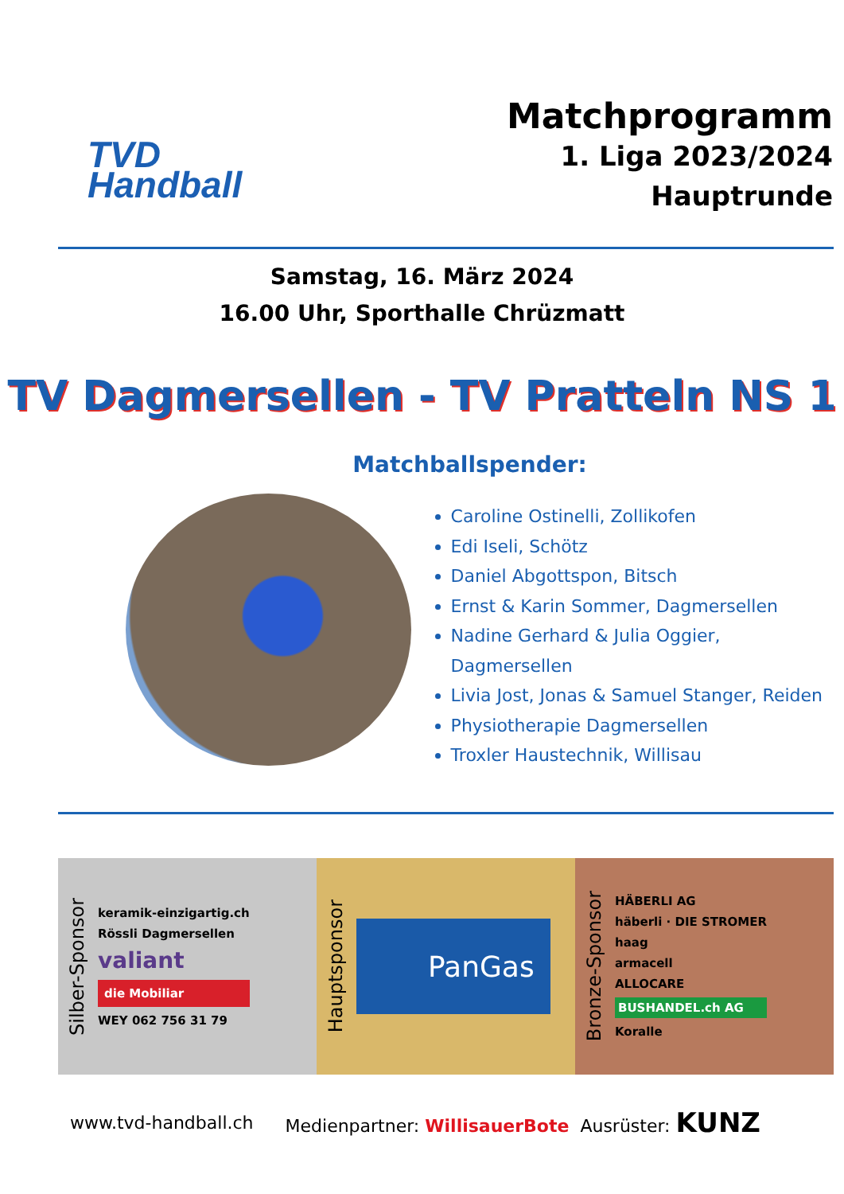TVD
Handball
Matchprogramm
1. Liga 2023/2024
Hauptrunde
Samstag, 16. März 2024
16.00 Uhr, Sporthalle Chrüzmatt
TV Dagmersellen - TV Pratteln NS 1
Matchballspender:
Caroline Ostinelli, Zollikofen
Edi Iseli, Schötz
Daniel Abgottspon, Bitsch
Ernst & Karin Sommer, Dagmersellen
Nadine Gerhard & Julia Oggier, Dagmersellen
Livia Jost, Jonas & Samuel Stanger, Reiden
Physiotherapie Dagmersellen
Troxler Haustechnik, Willisau
Silber-Sponsor
keramik-einzigartig.ch
Rössli Dagmersellen
valiant
die Mobiliar
WEY 062 756 31 79
Hauptsponsor
PanGas
Bronze-Sponsor
HÄBERLI AG
häberli · DIE STROMER
haag
armacell
ALLOCARE
BUSHANDEL.ch AG
Koralle
www.tvd-handball.ch Medienpartner: WillisauerBote Ausrüster: KUNZ